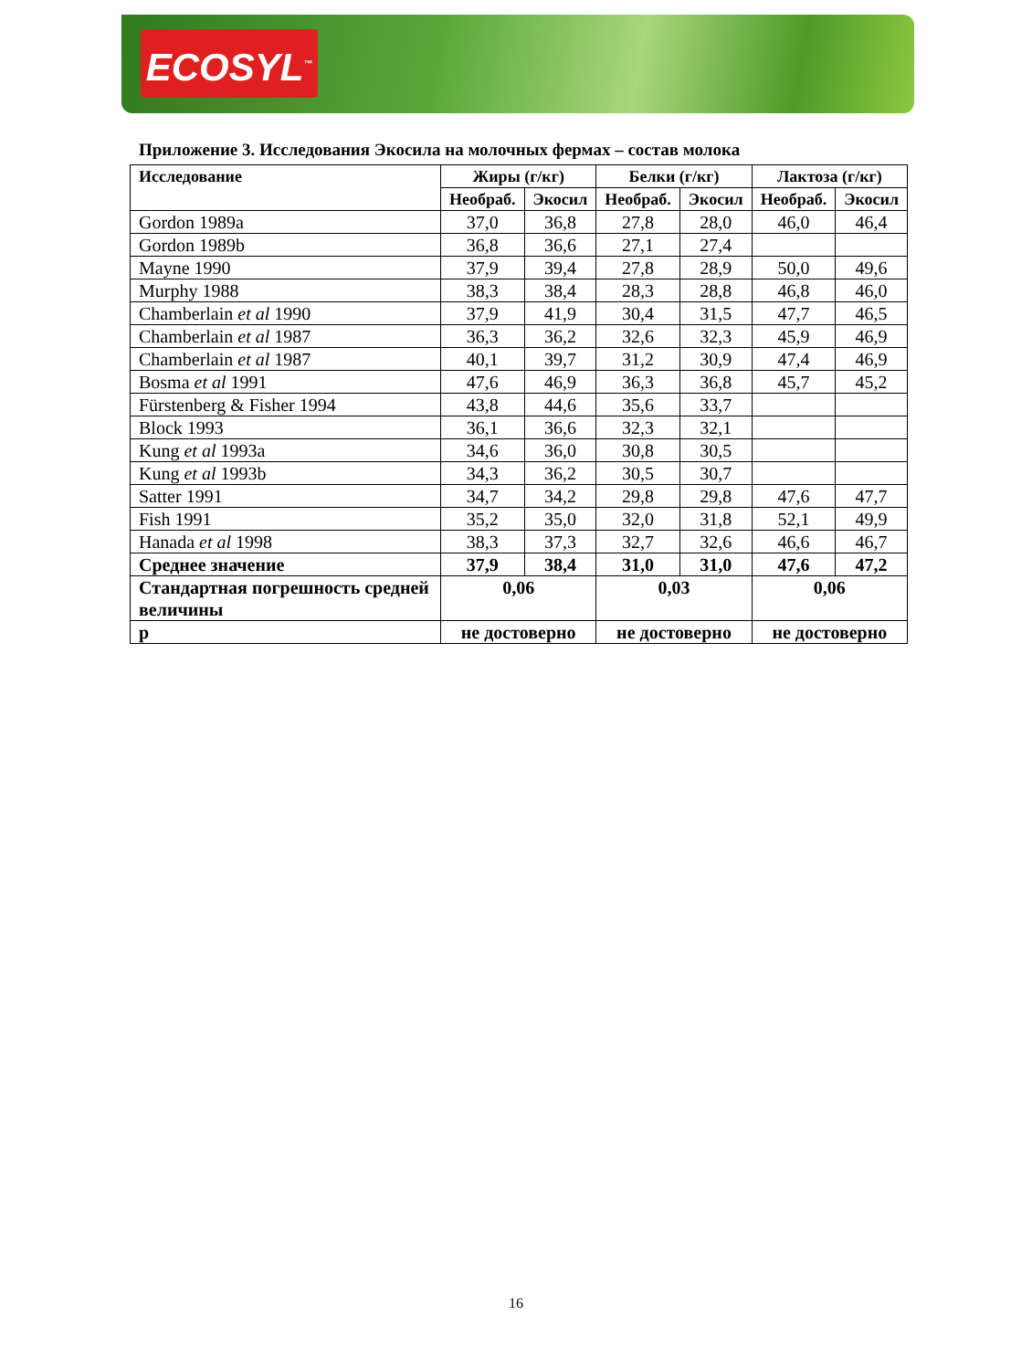ECOSYL<sup>™</sup>
Приложение 3. Исследования Экосила на молочных фермах – состав молока
| Исследование | Жиры (г/кг) | | Белки (г/кг) | | Лактоза (г/кг) | |
| --- | --- | --- | --- | --- | --- | --- |
| | Необраб. | Экосил | Необраб. | Экосил | Необраб. | Экосил |
| Gordon 1989a | 37,0 | 36,8 | 27,8 | 28,0 | 46,0 | 46,4 |
| Gordon 1989b | 36,8 | 36,6 | 27,1 | 27,4 | | |
| Mayne 1990 | 37,9 | 39,4 | 27,8 | 28,9 | 50,0 | 49,6 |
| Murphy 1988 | 38,3 | 38,4 | 28,3 | 28,8 | 46,8 | 46,0 |
| Chamberlain et al 1990 | 37,9 | 41,9 | 30,4 | 31,5 | 47,7 | 46,5 |
| Chamberlain et al 1987 | 36,3 | 36,2 | 32,6 | 32,3 | 45,9 | 46,9 |
| Chamberlain et al 1987 | 40,1 | 39,7 | 31,2 | 30,9 | 47,4 | 46,9 |
| Bosma et al 1991 | 47,6 | 46,9 | 36,3 | 36,8 | 45,7 | 45,2 |
| Fürstenberg & Fisher 1994 | 43,8 | 44,6 | 35,6 | 33,7 | | |
| Block 1993 | 36,1 | 36,6 | 32,3 | 32,1 | | |
| Kung et al 1993a | 34,6 | 36,0 | 30,8 | 30,5 | | |
| Kung et al 1993b | 34,3 | 36,2 | 30,5 | 30,7 | | |
| Satter 1991 | 34,7 | 34,2 | 29,8 | 29,8 | 47,6 | 47,7 |
| Fish 1991 | 35,2 | 35,0 | 32,0 | 31,8 | 52,1 | 49,9 |
| Hanada et al 1998 | 38,3 | 37,3 | 32,7 | 32,6 | 46,6 | 46,7 |
| Среднее значение | 37,9 | 38,4 | 31,0 | 31,0 | 47,6 | 47,2 |
| Стандартная погрешность средней величины | 0,06 | | 0,03 | | 0,06 | |
| p | не достоверно | | не достоверно | | не достоверно | |
16